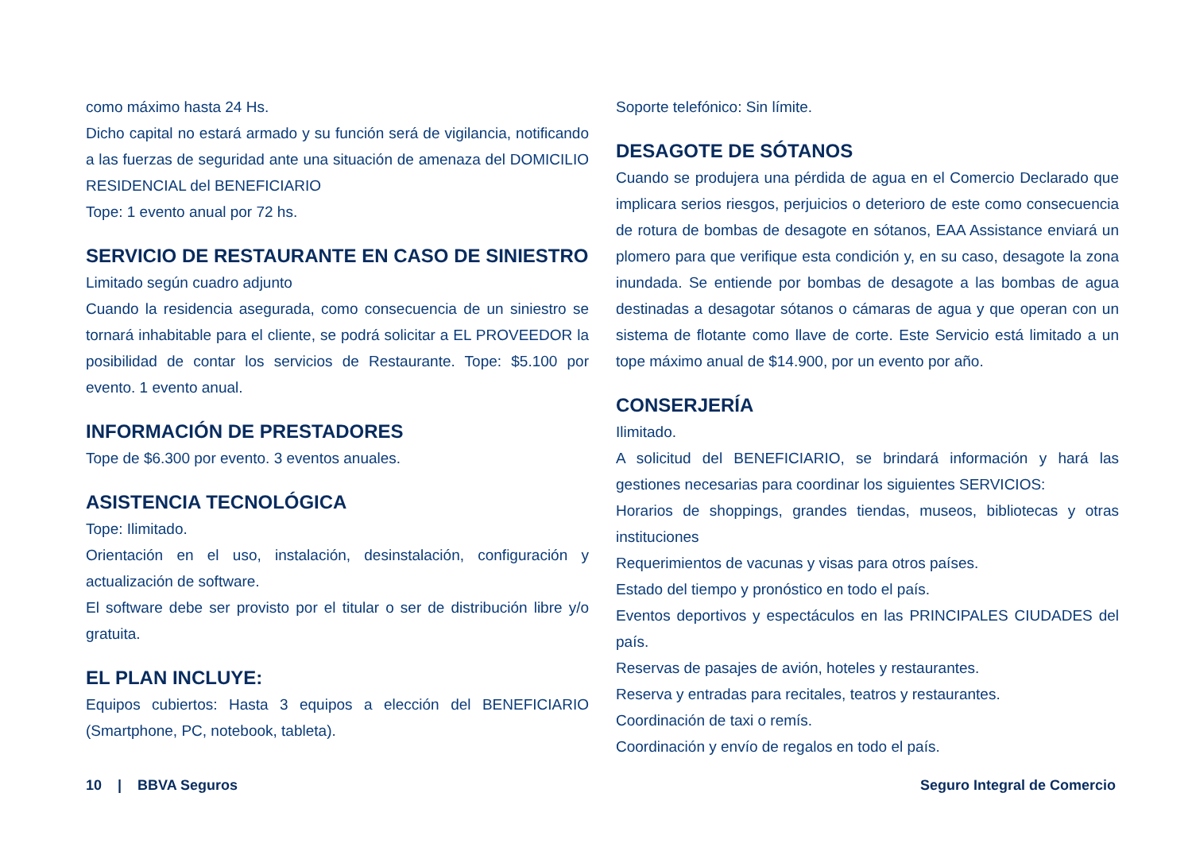como máximo hasta 24 Hs.
Dicho capital no estará armado y su función será de vigilancia, notificando a las fuerzas de seguridad ante una situación de amenaza del DOMICILIO RESIDENCIAL del BENEFICIARIO
Tope: 1 evento anual por 72 hs.
SERVICIO DE RESTAURANTE EN CASO DE SINIESTRO
Limitado según cuadro adjunto
Cuando la residencia asegurada, como consecuencia de un siniestro se tornará inhabitable para el cliente, se podrá solicitar a EL PROVEEDOR la posibilidad de contar los servicios de Restaurante. Tope: $5.100 por evento. 1 evento anual.
INFORMACIÓN DE PRESTADORES
Tope de $6.300 por evento. 3 eventos anuales.
ASISTENCIA TECNOLÓGICA
Tope: Ilimitado.
Orientación en el uso, instalación, desinstalación, configuración y actualización de software.
El software debe ser provisto por el titular o ser de distribución libre y/o gratuita.
EL PLAN INCLUYE:
Equipos cubiertos: Hasta 3 equipos a elección del BENEFICIARIO (Smartphone, PC, notebook, tableta).
Soporte telefónico: Sin límite.
DESAGOTE DE SÓTANOS
Cuando se produjera una pérdida de agua en el Comercio Declarado que implicara serios riesgos, perjuicios o deterioro de este como consecuencia de rotura de bombas de desagote en sótanos, EAA Assistance enviará un plomero para que verifique esta condición y, en su caso, desagote la zona inundada. Se entiende por bombas de desagote a las bombas de agua destinadas a desagotar sótanos o cámaras de agua y que operan con un sistema de flotante como llave de corte. Este Servicio está limitado a un tope máximo anual de $14.900, por un evento por año.
CONSERJERÍA
Ilimitado.
A solicitud del BENEFICIARIO, se brindará información y hará las gestiones necesarias para coordinar los siguientes SERVICIOS:
Horarios de shoppings, grandes tiendas, museos, bibliotecas y otras instituciones
Requerimientos de vacunas y visas para otros países.
Estado del tiempo y pronóstico en todo el país.
Eventos deportivos y espectáculos en las PRINCIPALES CIUDADES del país.
Reservas de pasajes de avión, hoteles y restaurantes.
Reserva y entradas para recitales, teatros y restaurantes.
Coordinación de taxi o remís.
Coordinación y envío de regalos en todo el país.
10 | BBVA Seguros Seguro Integral de Comercio